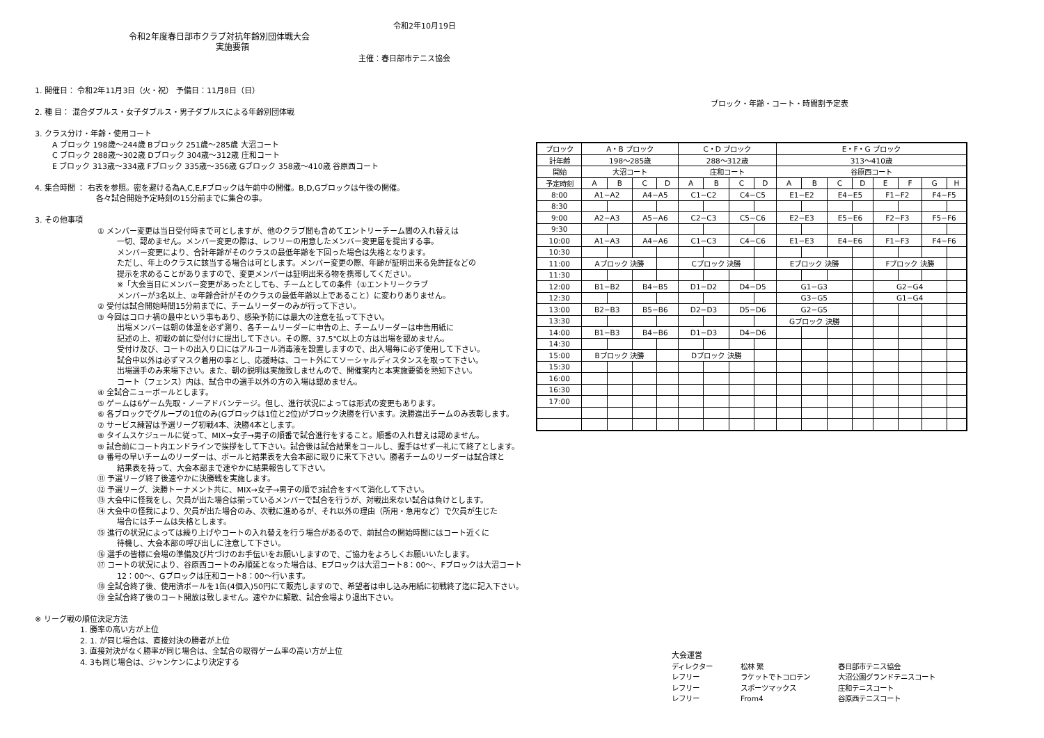令和2年10月19日
令和2年度春日部市クラブ対抗年齢別団体戦大会
実施要領
主催：春日部市テニス協会
1. 開催日： 令和2年11月3日（火・祝） 予備日：11月8日（日）
2. 種 目： 混合ダブルス・女子ダブルス・男子ダブルスによる年齢別団体戦
3. クラス分け・年齢・使用コート
A ブロック 198歳～244歳 Bブロック 251歳～285歳 大沼コート
C ブロック 288歳～302歳 Dブロック 304歳～312歳 庄和コート
E ブロック 313歳～334歳 Fブロック 335歳～356歳 Gブロック 358歳～410歳 谷原西コート
4. 集合時間 ： 右表を参照。密を避ける為A,C,E,Fブロックは午前中の開催。B,D,Gブロックは午後の開催。
各々試合開始予定時刻の15分前までに集合の事。
3. その他事項
① メンバー変更は当日受付時まで可としますが、他のクラブ間も含めてエントリーチーム間の入れ替えは
一切、認めません。メンバー変更の際は、レフリーの用意したメンバー変更届を提出する事。
メンバー変更により、合計年齢がそのクラスの最低年齢を下回った場合は失格となります。
ただし、年上のクラスに該当する場合は可とします。メンバー変更の際、年齢が証明出来る免許証などの
提示を求めることがありますので、変更メンバーは証明出来る物を携帯してください。
※「大会当日にメンバー変更があったとしても、チームとしての条件（①エントリークラブ
メンバーが3名以上、②年齢合計がそのクラスの最低年齢以上であること）に変わりありません。
② 受付は試合開始時間15分前までに、チームリーダーのみが行って下さい。
③ 今回はコロナ禍の最中という事もあり、感染予防には最大の注意を払って下さい。
出場メンバーは朝の体温を必ず測り、各チームリーダーに申告の上、チームリーダーは申告用紙に
記述の上、初戦の前に受付けに提出して下さい。その際、37.5℃以上の方は出場を認めません。
受付け及び、コートの出入り口にはアルコール消毒液を設置しますので、出入場毎に必ず使用して下さい。
試合中以外は必ずマスク着用の事とし、応援時は、コート外にてソーシャルディスタンスを取って下さい。
出場選手のみ来場下さい。また、朝の説明は実施致しませんので、開催案内と本実施要領を熟知下さい。
コート（フェンス）内は、試合中の選手以外の方の入場は認めません。
④ 全試合ニューボールとします。
⑤ ゲームは6ゲーム先取・ノーアドバンテージ。但し、進行状況によっては形式の変更もあります。
⑥ 各ブロックでグループの1位のみ(Gブロックは1位と2位)がブロック決勝を行います。決勝進出チームのみ表彰します。
⑦ サービス練習は予選リーグ初戦4本、決勝4本とします。
⑧ タイムスケジュールに従って、MIX→女子→男子の順番で試合進行をすること。順番の入れ替えは認めません。
⑨ 試合前にコート内エンドラインで挨拶をして下さい。試合後は試合結果をコールし、握手はせず一礼にて終了とします。
⑩ 番号の早いチームのリーダーは、ボールと結果表を大会本部に取りに来て下さい。勝者チームのリーダーは試合球と
結果表を持って、大会本部まで速やかに結果報告して下さい。
⑪ 予選リーグ終了後速やかに決勝戦を実施します。
⑫ 予選リーグ、決勝トーナメント共に、MIX→女子→男子の順で3試合をすべて消化して下さい。
⑬ 大会中に怪我をし、欠員が出た場合は揃っているメンバーで試合を行うが、対戦出来ない試合は負けとします。
⑭ 大会中の怪我により、欠員が出た場合のみ、次戦に進めるが、それ以外の理由（所用・急用など）で欠員が生じた
場合にはチームは失格とします。
⑮ 進行の状況によっては繰り上げやコートの入れ替えを行う場合があるので、前試合の開始時間にはコート近くに
待機し、大会本部の呼び出しに注意して下さい。
⑯ 選手の皆様に会場の準備及び片づけのお手伝いをお願いしますので、ご協力をよろしくお願いいたします。
⑰ コートの状況により、谷原西コートのみ順延となった場合は、Eブロックは大沼コート8：00～、Fブロックは大沼コート
12：00～、Gブロックは庄和コート8：00～行います。
⑱ 全試合終了後、使用済ボールを1缶(4個入)50円にて販売しますので、希望者は申し込み用紙に初戦終了迄に記入下さい。
⑲ 全試合終了後のコート開放は致しません。速やかに解散、試合会場より退出下さい。
※ リーグ戦の順位決定方法
1. 勝率の高い方が上位
2. 1. が同じ場合は、直接対決の勝者が上位
3. 直接対決がなく勝率が同じ場合は、全試合の取得ゲーム率の高い方が上位
4. 3も同じ場合は、ジャンケンにより決定する
ブロック・年齢・コート・時間割予定表
| ブロック | A・B ブロック | | | | C・D ブロック | | | | E・F・G ブロック | | | | | | | |
| 計年齢 | 198～285歳 | | | | 288～312歳 | | | | 313～410歳 | | | | | | | |
| 開始 | 大沼コート | | | | 庄和コート | | | | 谷原西コート | | | | | | | |
| 予定時刻 | A | B | C | D | A | B | C | D | A | B | C | D | E | F | G | H |
| 8:00 | A1−A2 | | A4−A5 | | C1−C2 | | C4−C5 | | E1−E2 | | E4−E5 | | F1−F2 | | F4−F5 | |
| 8:30 | | | | | | | | | | | | | | | | |
| 9:00 | A2−A3 | | A5−A6 | | C2−C3 | | C5−C6 | | E2−E3 | | E5−E6 | | F2−F3 | | F5−F6 | |
| 9:30 | | | | | | | | | | | | | | | | |
| 10:00 | A1−A3 | | A4−A6 | | C1−C3 | | C4−C6 | | E1−E3 | | E4−E6 | | F1−F3 | | F4−F6 | |
| 10:30 | | | | | | | | | | | | | | | | |
| 11:00 | Aブロック 決勝 | | | | Cブロック 決勝 | | | | Eブロック 決勝 | | | | Fブロック 決勝 | | | |
| 11:30 | | | | | | | | | | | | | | | | |
| 12:00 | B1−B2 | | B4−B5 | | D1−D2 | | D4−D5 | | G1−G3 | | | | G2−G4 | | | |
| 12:30 | | | | | | | | | G3−G5 | | | | G1−G4 | | | |
| 13:00 | B2−B3 | | B5−B6 | | D2−D3 | | D5−D6 | | G2−G5 | | | | | | | |
| 13:30 | | | | | | | | | Gブロック 決勝 | | | | | | | |
| 14:00 | B1−B3 | | B4−B6 | | D1−D3 | | D4−D6 | | | | | | | | | |
| 14:30 | | | | | | | | | | | | | | | | |
| 15:00 | Bブロック 決勝 | | | | Dブロック 決勝 | | | | | | | | | | | |
| 15:30 | | | | | | | | | | | | | | | | |
| 16:00 | | | | | | | | | | | | | | | | |
| 16:30 | | | | | | | | | | | | | | | | |
| 17:00 | | | | | | | | | | | | | | | | |
大会運営
| ディレクター | 松林 繁 | 春日部市テニス協会 |
| レフリー | ラケットでトコロテン | 大沼公園グランドテニスコート |
| レフリー | スポーツマックス | 庄和テニスコート |
| レフリー | From4 | 谷原西テニスコート |